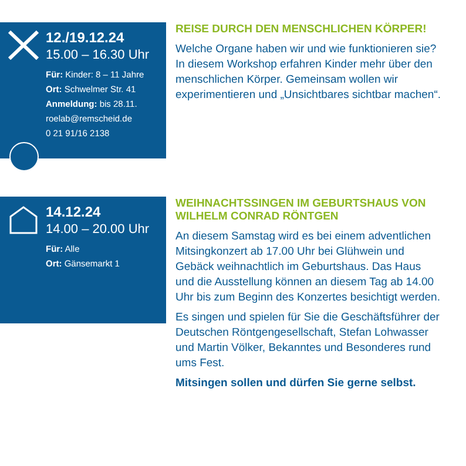12./19.12.24
15.00 – 16.30 Uhr
Für: Kinder: 8 – 11 Jahre
Ort: Schwelmer Str. 41
Anmeldung: bis 28.11.
roelab@remscheid.de
0 21 91/16 2138
REISE DURCH DEN MENSCHLICHEN KÖRPER!
Welche Organe haben wir und wie funktionieren sie? In diesem Workshop erfahren Kinder mehr über den menschlichen Körper. Gemeinsam wollen wir experimentieren und „Unsichtbares sichtbar machen“.
14.12.24
14.00 – 20.00 Uhr
Für: Alle
Ort: Gänsemarkt 1
WEIHNACHTSSINGEN IM GEBURTSHAUS VON WILHELM CONRAD RÖNTGEN
An diesem Samstag wird es bei einem adventlichen Mitsingkonzert ab 17.00 Uhr bei Glühwein und Gebäck weihnachtlich im Geburtshaus. Das Haus und die Ausstellung können an diesem Tag ab 14.00 Uhr bis zum Beginn des Konzertes besichtigt werden.
Es singen und spielen für Sie die Geschäftsführer der Deutschen Röntgengesellschaft, Stefan Lohwasser und Martin Völker, Bekanntes und Besonderes rund ums Fest.
Mitsingen sollen und dürfen Sie gerne selbst.